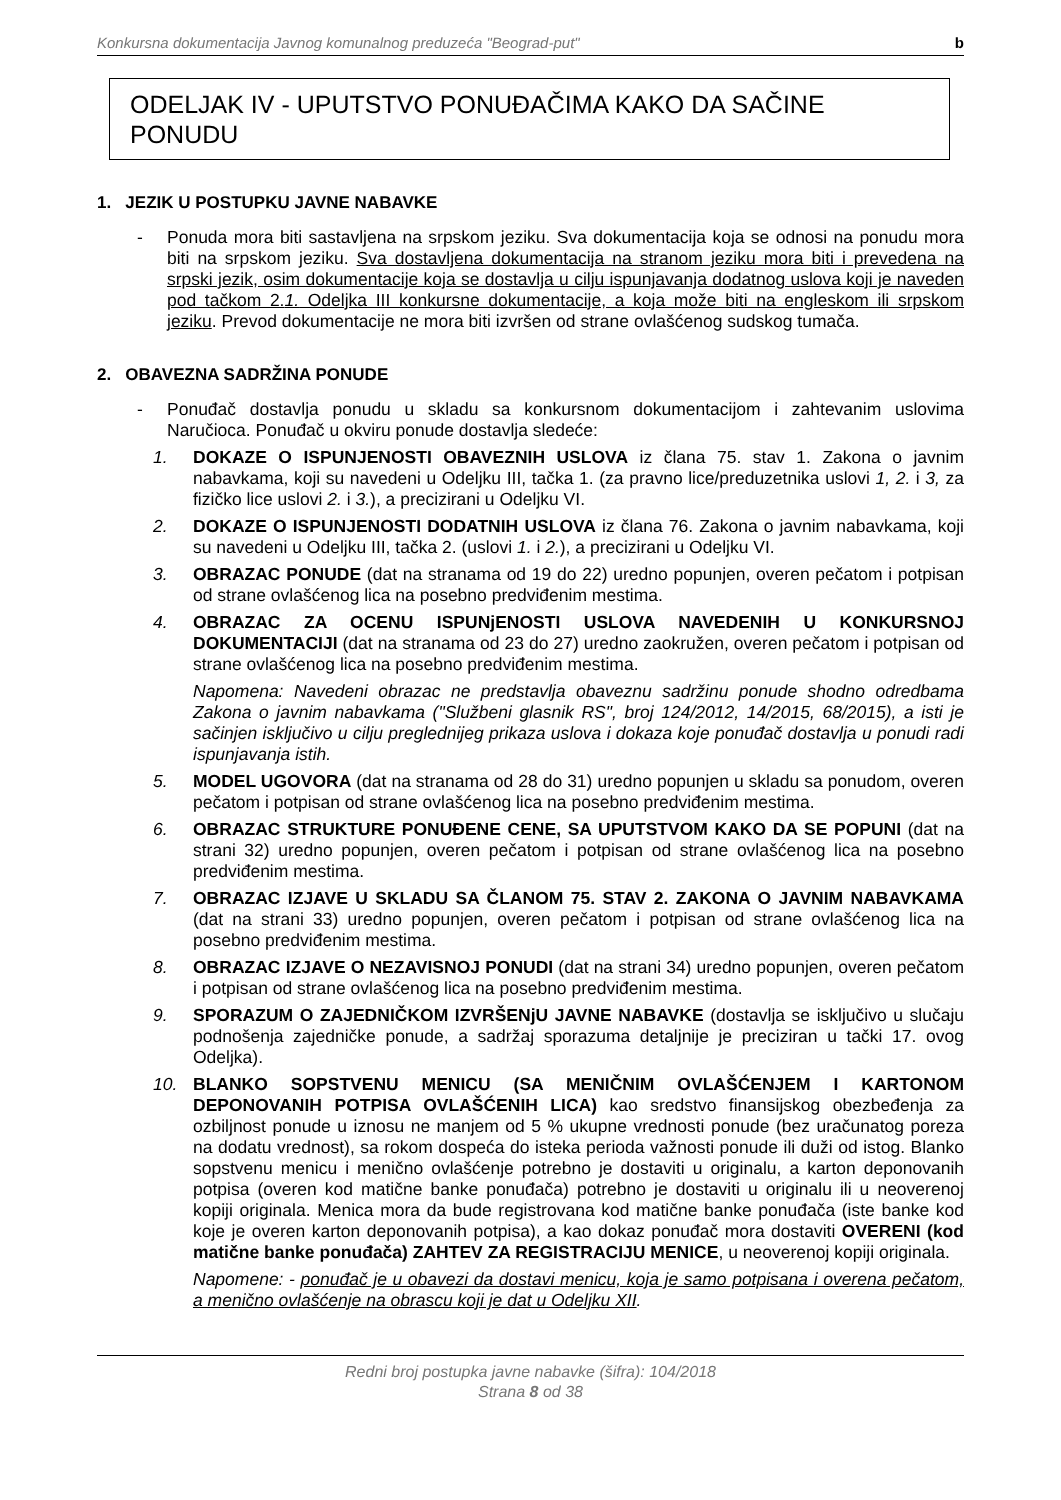Konkursna dokumentacija Javnog komunalnog preduzeća "Beograd-put" b
ODELJAK IV - UPUTSTVO PONUĐAČIMA KAKO DA SAČINE PONUDU
1. JEZIK U POSTUPKU JAVNE NABAVKE
- Ponuda mora biti sastavljena na srpskom jeziku. Sva dokumentacija koja se odnosi na ponudu mora biti na srpskom jeziku. Sva dostavljena dokumentacija na stranom jeziku mora biti i prevedena na srpski jezik, osim dokumentacije koja se dostavlja u cilju ispunjavanja dodatnog uslova koji je naveden pod tačkom 2.1. Odeljka III konkursne dokumentacije, a koja može biti na engleskom ili srpskom jeziku. Prevod dokumentacije ne mora biti izvršen od strane ovlašćenog sudskog tumača.
2. OBAVEZNA SADRŽINA PONUDE
- Ponuđač dostavlja ponudu u skladu sa konkursnom dokumentacijom i zahtevanim uslovima Naručioca. Ponuđač u okviru ponude dostavlja sledeće:
1. DOKAZE O ISPUNJENOSTI OBAVEZNIH USLOVA iz člana 75. stav 1. Zakona o javnim nabavkama, koji su navedeni u Odeljku III, tačka 1. (za pravno lice/preduzetnika uslovi 1, 2. i 3, za fizičko lice uslovi 2. i 3.), a precizirani u Odeljku VI.
2. DOKAZE O ISPUNJENOSTI DODATNIH USLOVA iz člana 76. Zakona o javnim nabavkama, koji su navedeni u Odeljku III, tačka 2. (uslovi 1. i 2.), a precizirani u Odeljku VI.
3. OBRAZAC PONUDE (dat na stranama od 19 do 22) uredno popunjen, overen pečatom i potpisan od strane ovlašćenog lica na posebno predviđenim mestima.
4. OBRAZAC ZA OCENU ISPUNjENOSTI USLOVA NAVEDENIH U KONKURSNOJ DOKUMENTACIJI (dat na stranama od 23 do 27) uredno zaokružen, overen pečatom i potpisan od strane ovlašćenog lica na posebno predviđenim mestima.
Napomena: Navedeni obrazac ne predstavlja obaveznu sadržinu ponude shodno odredbama Zakona o javnim nabavkama ("Službeni glasnik RS", broj 124/2012, 14/2015, 68/2015), a isti je sačinjen isključivo u cilju preglednijeg prikaza uslova i dokaza koje ponuđač dostavlja u ponudi radi ispunjavanja istih.
5. MODEL UGOVORA (dat na stranama od 28 do 31) uredno popunjen u skladu sa ponudom, overen pečatom i potpisan od strane ovlašćenog lica na posebno predviđenim mestima.
6. OBRAZAC STRUKTURE PONUĐENE CENE, SA UPUTSTVOM KAKO DA SE POPUNI (dat na strani 32) uredno popunjen, overen pečatom i potpisan od strane ovlašćenog lica na posebno predviđenim mestima.
7. OBRAZAC IZJAVE U SKLADU SA ČLANOM 75. STAV 2. ZAKONA O JAVNIM NABAVKAMA (dat na strani 33) uredno popunjen, overen pečatom i potpisan od strane ovlašćenog lica na posebno predviđenim mestima.
8. OBRAZAC IZJAVE O NEZAVISNOJ PONUDI (dat na strani 34) uredno popunjen, overen pečatom i potpisan od strane ovlašćenog lica na posebno predviđenim mestima.
9. SPORAZUM O ZAJEDNIČKOM IZVRŠENjU JAVNE NABAVKE (dostavlja se isključivo u slučaju podnošenja zajedničke ponude, a sadržaj sporazuma detaljnije je preciziran u tački 17. ovog Odeljka).
10. BLANKO SOPSTVENU MENICU (SA MENIČNIM OVLAŠĆENJEM I KARTONOM DEPONOVANIH POTPISA OVLAŠĆENIH LICA) kao sredstvo finansijskog obezbeđenja za ozbiljnost ponude u iznosu ne manjem od 5 % ukupne vrednosti ponude (bez uračunatog poreza na dodatu vrednost), sa rokom dospeća do isteka perioda važnosti ponude ili duži od istog. Blanko sopstvenu menicu i menično ovlašćenje potrebno je dostaviti u originalu, a karton deponovanih potpisa (overen kod matične banke ponuđača) potrebno je dostaviti u originalu ili u neoverenoj kopiji originala. Menica mora da bude registrovana kod matične banke ponuđača (iste banke kod koje je overen karton deponovanih potpisa), a kao dokaz ponuđač mora dostaviti OVERENI (kod matične banke ponuđača) ZAHTEV ZA REGISTRACIJU MENICE, u neoverenoj kopiji originala.
Napomene: - ponuđač je u obavezi da dostavi menicu, koja je samo potpisana i overena pečatom, a menično ovlašćenje na obrascu koji je dat u Odeljku XII.
Redni broj postupka javne nabavke (šifra): 104/2018
Strana 8 od 38